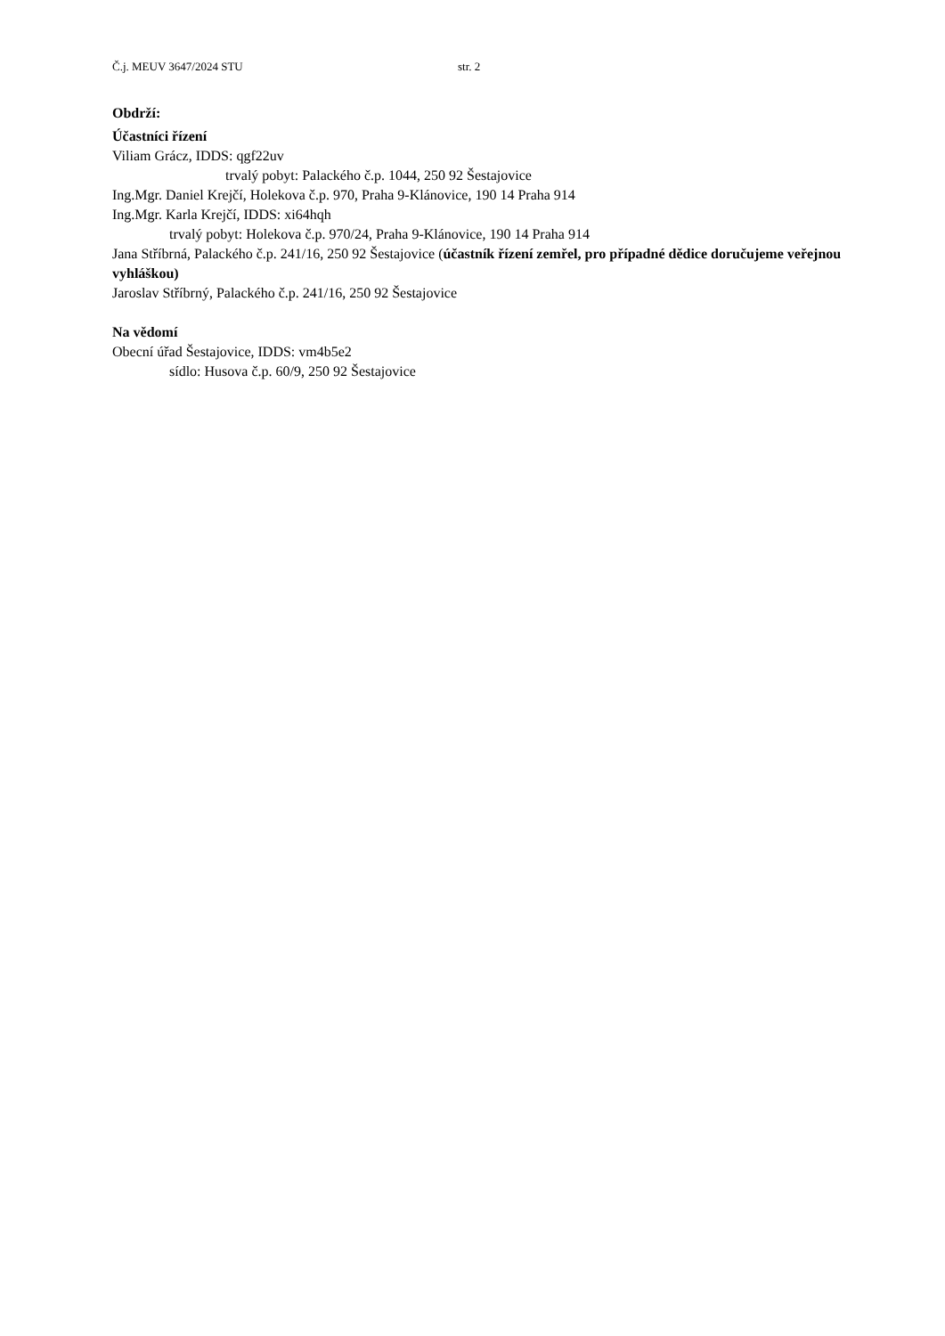Č.j. MEUV 3647/2024 STU str. 2
Obdrží:
Účastníci řízení
Viliam Grácz, IDDS: qgf22uv
trvalý pobyt: Palackého č.p. 1044, 250 92 Šestajovice
Ing.Mgr. Daniel Krejčí, Holekova č.p. 970, Praha 9-Klánovice, 190 14 Praha 914
Ing.Mgr. Karla Krejčí, IDDS: xi64hqh
trvalý pobyt: Holekova č.p. 970/24, Praha 9-Klánovice, 190 14 Praha 914
Jana Stříbrná, Palackého č.p. 241/16, 250 92 Šestajovice (účastník řízení zemřel, pro případné dědice doručujeme veřejnou vyhláškou)
Jaroslav Stříbrný, Palackého č.p. 241/16, 250 92 Šestajovice
Na vědomí
Obecní úřad Šestajovice, IDDS: vm4b5e2
sídlo: Husova č.p. 60/9, 250 92 Šestajovice